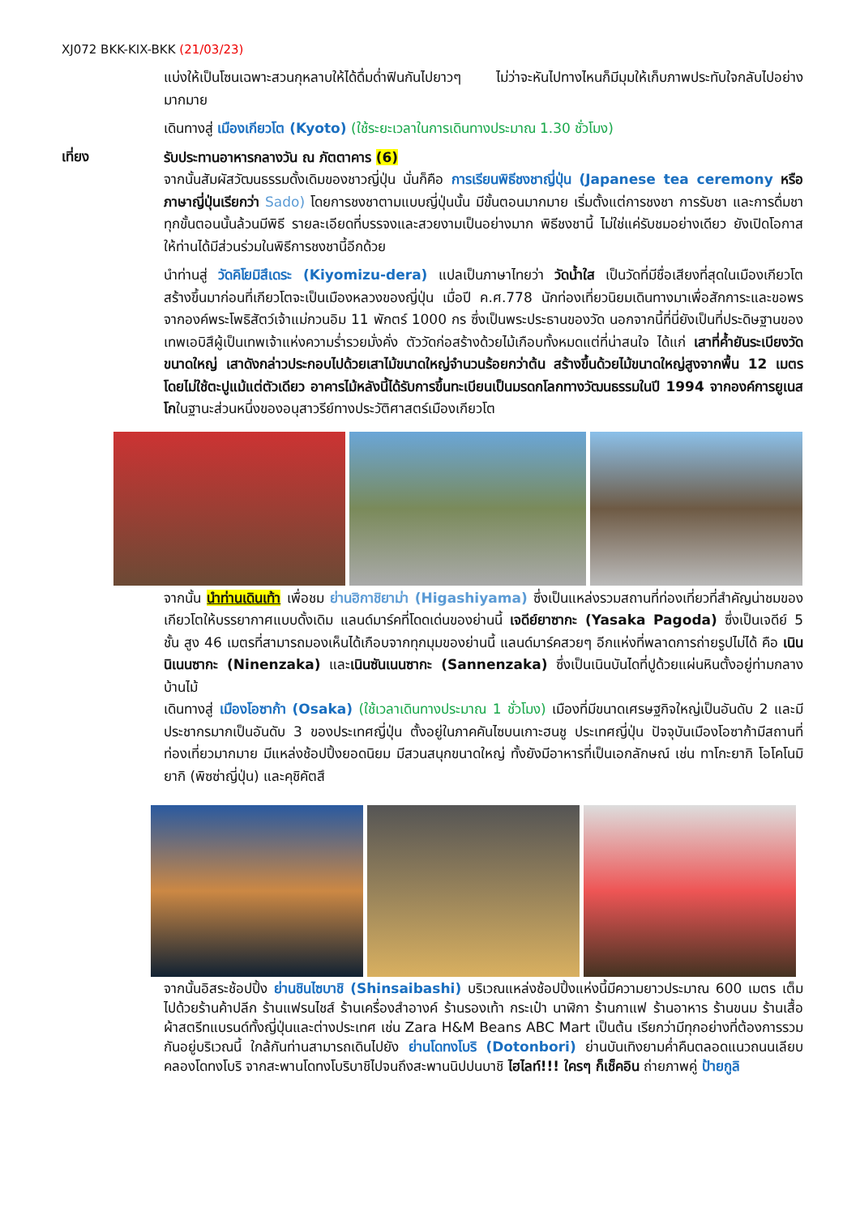XJ072 BKK-KIX-BKK (21/03/23)
แบ่งให้เป็นโซนเฉพาะสวนกุหลาบให้ได้ดื่มด่ำฟินกันไปยาวๆ ไม่ว่าจะหันไปทางไหนก็มีมุมให้เก็บภาพประทับใจกลับไปอย่างมากมาย
เดินทางสู่ เมืองเกียวโต (Kyoto) (ใช้ระยะเวลาในการเดินทางประมาณ 1.30 ชั่วโมง)
เที่ยง
รับประทานอาหารกลางวัน ณ ภัตตาคาร (6)
จากนั้นสัมผัสวัฒนธรรมดั้งเดิมของชาวญี่ปุ่น นั่นก็คือ การเรียนพิธีชงชาญี่ปุ่น (Japanese tea ceremony หรือภาษาญี่ปุ่นเรียกว่า Sado) โดยการชงชาตามแบบญี่ปุ่นนั้น มีขั้นตอนมากมาย เริ่มตั้งแต่การชงชา การรับชา และการดื่มชา ทุกขั้นตอนนั้นล้วนมีพิธี รายละเอียดที่บรรจงและสวยงามเป็นอย่างมาก พิธีชงชานี้ ไม่ใช่แค่รับชมอย่างเดียว ยังเปิดโอกาสให้ท่านได้มีส่วนร่วมในพิธีการชงชานี้อีกด้วย
นำท่านสู่ วัดคิโยมิสึเดระ (Kiyomizu-dera) แปลเป็นภาษาไทยว่า วัดน้ำใส เป็นวัดที่มีชื่อเสียงที่สุดในเมืองเกียวโต สร้างขึ้นมาก่อนที่เกียวโตจะเป็นเมืองหลวงของญี่ปุ่น เมื่อปี ค.ศ.778 นักท่องเที่ยวนิยมเดินทางมาเพื่อสักการะและขอพรจากองค์พระโพธิสัตว์เจ้าแม่กวนอิม 11 พักตร์ 1000 กร ซึ่งเป็นพระประธานของวัด นอกจากนี้ที่นี่ยังเป็นที่ประดิษฐานของเทพเอบิสึผู้เป็นเทพเจ้าแห่งความร่ำรวยมั่งคั่ง ตัววัดก่อสร้างด้วยไม้เกือบทั้งหมดแต่ที่น่าสนใจ ได้แก่ เสาที่ค้ำยันระเบียงวัดขนาดใหญ่ เสาดังกล่าวประกอบไปด้วยเสาไม้ขนาดใหญ่จำนวนร้อยกว่าต้น สร้างขึ้นด้วยไม้ขนาดใหญ่สูงจากพื้น 12 เมตร โดยไม่ใช้ตะปูแม้แต่ตัวเดียว อาคารไม้หลังนี้ได้รับการขึ้นทะเบียนเป็นมรดกโลกทางวัฒนธรรมในปี 1994 จากองค์การยูเนสโกในฐานะส่วนหนึ่งของอนุสาวรีย์ทางประวัติศาสตร์เมืองเกียวโต
จากนั้น นำท่านเดินเท้า เพื่อชม ย่านฮิกาชิยาม่า (Higashiyama) ซึ่งเป็นแหล่งรวมสถานที่ท่องเที่ยวที่สำคัญน่าชมของเกียวโตให้บรรยากาศแบบดั้งเดิม แลนด์มาร์คที่โดดเด่นของย่านนี้ เจดีย์ยาซากะ (Yasaka Pagoda) ซึ่งเป็นเจดีย์ 5 ชั้น สูง 46 เมตรที่สามารถมองเห็นได้เกือบจากทุกมุมของย่านนี้ แลนด์มาร์คสวยๆ อีกแห่งที่พลาดการถ่ายรูปไม่ได้ คือ เนินนิเนนซากะ (Ninenzaka) และเนินซันเนนซากะ (Sannenzaka) ซึ่งเป็นเนินบันไดที่ปูด้วยแผ่นหินตั้งอยู่ท่ามกลางบ้านไม้
เดินทางสู่ เมืองโอซาก้า (Osaka) (ใช้เวลาเดินทางประมาณ 1 ชั่วโมง) เมืองที่มีขนาดเศรษฐกิจใหญ่เป็นอันดับ 2 และมีประชากรมากเป็นอันดับ 3 ของประเทศญี่ปุ่น ตั้งอยู่ในภาคคันไซบนเกาะฮนชู ประเทศญี่ปุ่น ปัจจุบันเมืองโอซาก้ามีสถานที่ท่องเที่ยวมากมาย มีแหล่งช้อปปิ้งยอดนิยม มีสวนสนุกขนาดใหญ่ ทั้งยังมีอาหารที่เป็นเอกลักษณ์ เช่น ทาโกะยากิ โอโคโนมิยากิ (พิซซ่าญี่ปุ่น) และคุชิคัตสึ
จากนั้นอิสระช้อปปิ้ง ย่านชินไซบาชิ (Shinsaibashi) บริเวณแหล่งช้อปปิ้งแห่งนี้มีความยาวประมาณ 600 เมตร เต็มไปด้วยร้านค้าปลีก ร้านแฟรนไชส์ ร้านเครื่องสำอางค์ ร้านรองเท้า กระเป๋า นาฬิกา ร้านกาแฟ ร้านอาหาร ร้านขนม ร้านเสื้อผ้าสตรีทแบรนด์ทั้งญี่ปุ่นและต่างประเทศ เช่น Zara H&M Beans ABC Mart เป็นต้น เรียกว่ามีทุกอย่างที่ต้องการรวมกันอยู่บริเวณนี้ ใกล้กันท่านสามารถเดินไปยัง ย่านโดทงโบริ (Dotonbori) ย่านบันเทิงยามค่ำคืนตลอดแนวถนนเลียบคลองโดทงโบริ จากสะพานโดทงโบริบาชิไปจนถึงสะพานนิปปนบาชิ ไฮไลท์!!! ใครๆ ก็เช็คอิน ถ่ายภาพคู่ ป้ายกูลิ